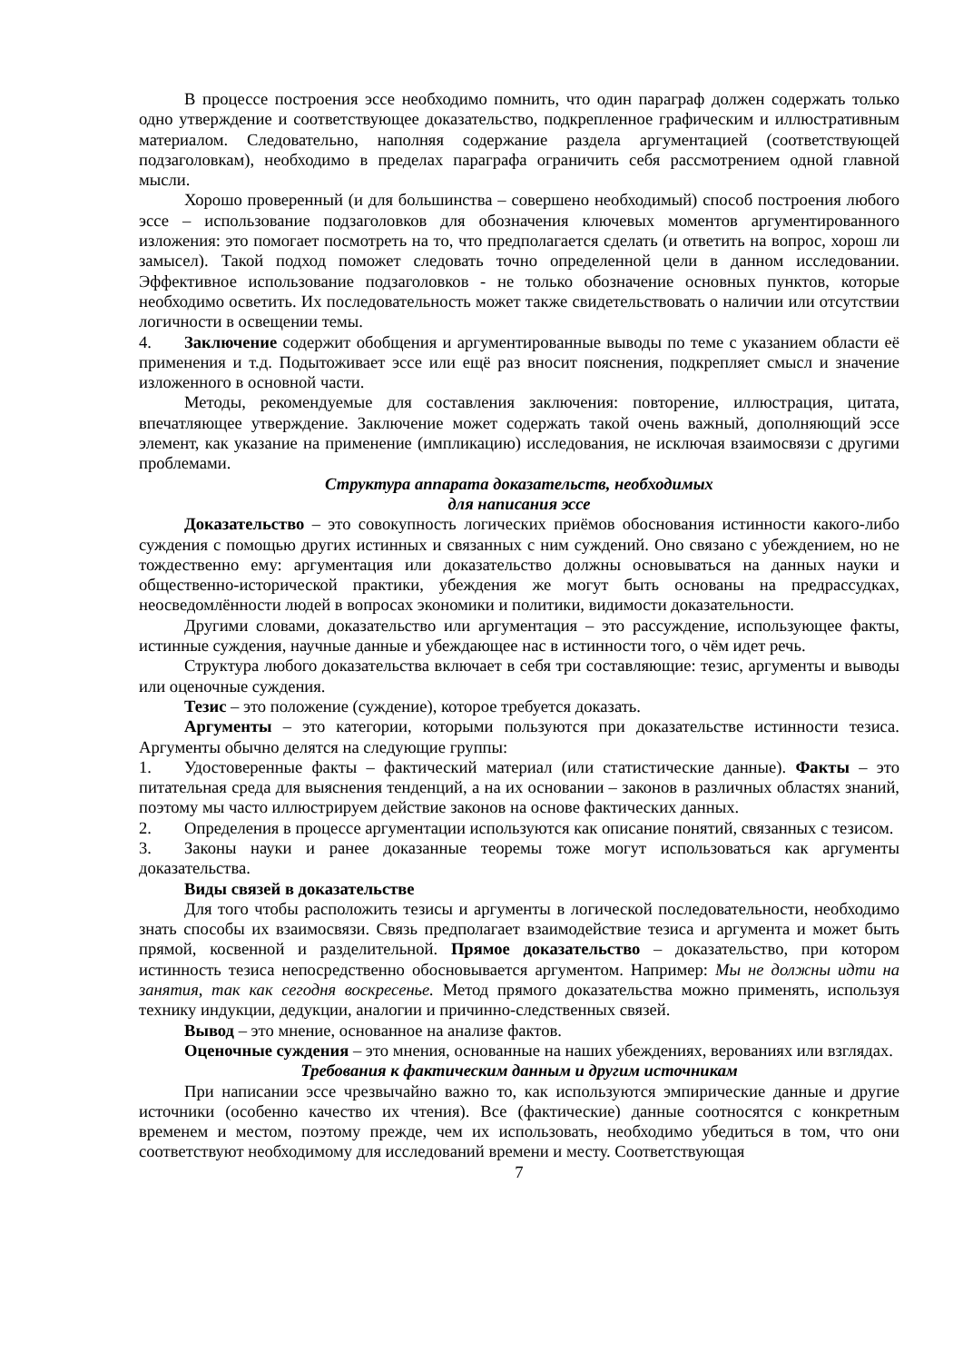В процессе построения эссе необходимо помнить, что один параграф должен содержать только одно утверждение и соответствующее доказательство, подкрепленное графическим и иллюстративным материалом. Следовательно, наполняя содержание раздела аргументацией (соответствующей подзаголовкам), необходимо в пределах параграфа ограничить себя рассмотрением одной главной мысли.
Хорошо проверенный (и для большинства – совершено необходимый) способ построения любого эссе – использование подзаголовков для обозначения ключевых моментов аргументированного изложения: это помогает посмотреть на то, что предполагается сделать (и ответить на вопрос, хорош ли замысел). Такой подход поможет следовать точно определенной цели в данном исследовании. Эффективное использование подзаголовков - не только обозначение основных пунктов, которые необходимо осветить. Их последовательность может также свидетельствовать о наличии или отсутствии логичности в освещении темы.
4. Заключение содержит обобщения и аргументированные выводы по теме с указанием области её применения и т.д. Подытоживает эссе или ещё раз вносит пояснения, подкрепляет смысл и значение изложенного в основной части.
Методы, рекомендуемые для составления заключения: повторение, иллюстрация, цитата, впечатляющее утверждение. Заключение может содержать такой очень важный, дополняющий эссе элемент, как указание на применение (импликацию) исследования, не исключая взаимосвязи с другими проблемами.
Структура аппарата доказательств, необходимых
для написания эссе
Доказательство – это совокупность логических приёмов обоснования истинности какого-либо суждения с помощью других истинных и связанных с ним суждений. Оно связано с убеждением, но не тождественно ему: аргументация или доказательство должны основываться на данных науки и общественно-исторической практики, убеждения же могут быть основаны на предрассудках, неосведомлённости людей в вопросах экономики и политики, видимости доказательности.
Другими словами, доказательство или аргументация – это рассуждение, использующее факты, истинные суждения, научные данные и убеждающее нас в истинности того, о чём идет речь.
Структура любого доказательства включает в себя три составляющие: тезис, аргументы и выводы или оценочные суждения.
Тезис – это положение (суждение), которое требуется доказать.
Аргументы – это категории, которыми пользуются при доказательстве истинности тезиса. Аргументы обычно делятся на следующие группы:
1. Удостоверенные факты – фактический материал (или статистические данные). Факты – это питательная среда для выяснения тенденций, а на их основании – законов в различных областях знаний, поэтому мы часто иллюстрируем действие законов на основе фактических данных.
2. Определения в процессе аргументации используются как описание понятий, связанных с тезисом.
3. Законы науки и ранее доказанные теоремы тоже могут использоваться как аргументы доказательства.
Виды связей в доказательстве
Для того чтобы расположить тезисы и аргументы в логической последовательности, необходимо знать способы их взаимосвязи. Связь предполагает взаимодействие тезиса и аргумента и может быть прямой, косвенной и разделительной. Прямое доказательство – доказательство, при котором истинность тезиса непосредственно обосновывается аргументом. Например: Мы не должны идти на занятия, так как сегодня воскресенье. Метод прямого доказательства можно применять, используя технику индукции, дедукции, аналогии и причинно-следственных связей.
Вывод – это мнение, основанное на анализе фактов.
Оценочные суждения – это мнения, основанные на наших убеждениях, верованиях или взглядах.
Требования к фактическим данным и другим источникам
При написании эссе чрезвычайно важно то, как используются эмпирические данные и другие источники (особенно качество их чтения). Все (фактические) данные соотносятся с конкретным временем и местом, поэтому прежде, чем их использовать, необходимо убедиться в том, что они соответствуют необходимому для исследований времени и месту. Соответствующая
7